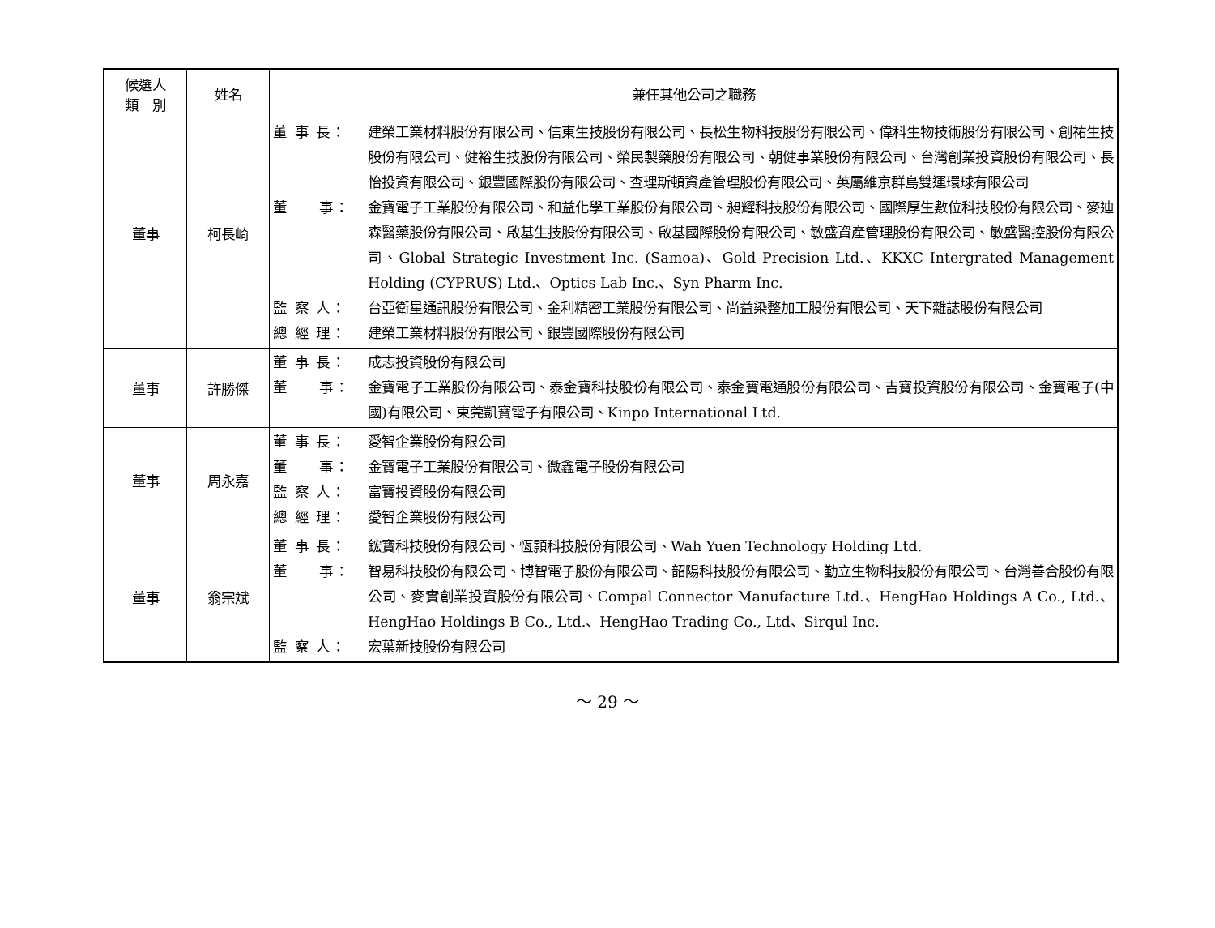| 候選人 類 別 | 姓名 | 兼任其他公司之職務 |
| --- | --- | --- |
| 董事 | 柯長崎 | 董 事 長： 建榮工業材料股份有限公司、信東生技股份有限公司、長松生物科技股份有限公司、偉科生物技術股份有限公司、創祐生技股份有限公司、健裕生技股份有限公司、榮民製藥股份有限公司、朝健事業股份有限公司、台灣創業投資股份有限公司、長怡投資有限公司、銀豐國際股份有限公司、查理斯頓資產管理股份有限公司、英屬維京群島雙運環球有限公司 董 事： 金寶電子工業股份有限公司、和益化學工業股份有限公司、昶耀科技股份有限公司、國際厚生數位科技股份有限公司、麥迪森醫藥股份有限公司、啟基生技股份有限公司、啟基國際股份有限公司、敏盛資產管理股份有限公司、敏盛醫控股份有限公司、Global Strategic Investment Inc. (Samoa)、Gold Precision Ltd.、KKXC Intergrated Management Holding (CYPRUS) Ltd.、Optics Lab Inc.、Syn Pharm Inc. 監 察 人： 台亞衛星通訊股份有限公司、金利精密工業股份有限公司、尚益染整加工股份有限公司、天下雜誌股份有限公司 總 經 理： 建榮工業材料股份有限公司、銀豐國際股份有限公司 |
| 董事 | 許勝傑 | 董 事 長： 成志投資股份有限公司 董 事： 金寶電子工業股份有限公司、泰金寶科技股份有限公司、泰金寶電通股份有限公司、吉寶投資股份有限公司、金寶電子(中國)有限公司、東莞凱寶電子有限公司、Kinpo International Ltd. |
| 董事 | 周永嘉 | 董 事 長： 愛智企業股份有限公司 董 事： 金寶電子工業股份有限公司、微鑫電子股份有限公司 監 察 人： 富寶投資股份有限公司 總 經 理： 愛智企業股份有限公司 |
| 董事 | 翁宗斌 | 董 事 長： 鋐寶科技股份有限公司、恆顥科技股份有限公司、Wah Yuen Technology Holding Ltd. 董 事： 智易科技股份有限公司、博智電子股份有限公司、韶陽科技股份有限公司、勤立生物科技股份有限公司、台灣善合股份有限公司、麥實創業投資股份有限公司、Compal Connector Manufacture Ltd.、HengHao Holdings A Co., Ltd.、HengHao Holdings B Co., Ltd.、HengHao Trading Co., Ltd、Sirqul Inc. 監 察 人： 宏葉新技股份有限公司 |
～ 29 ～